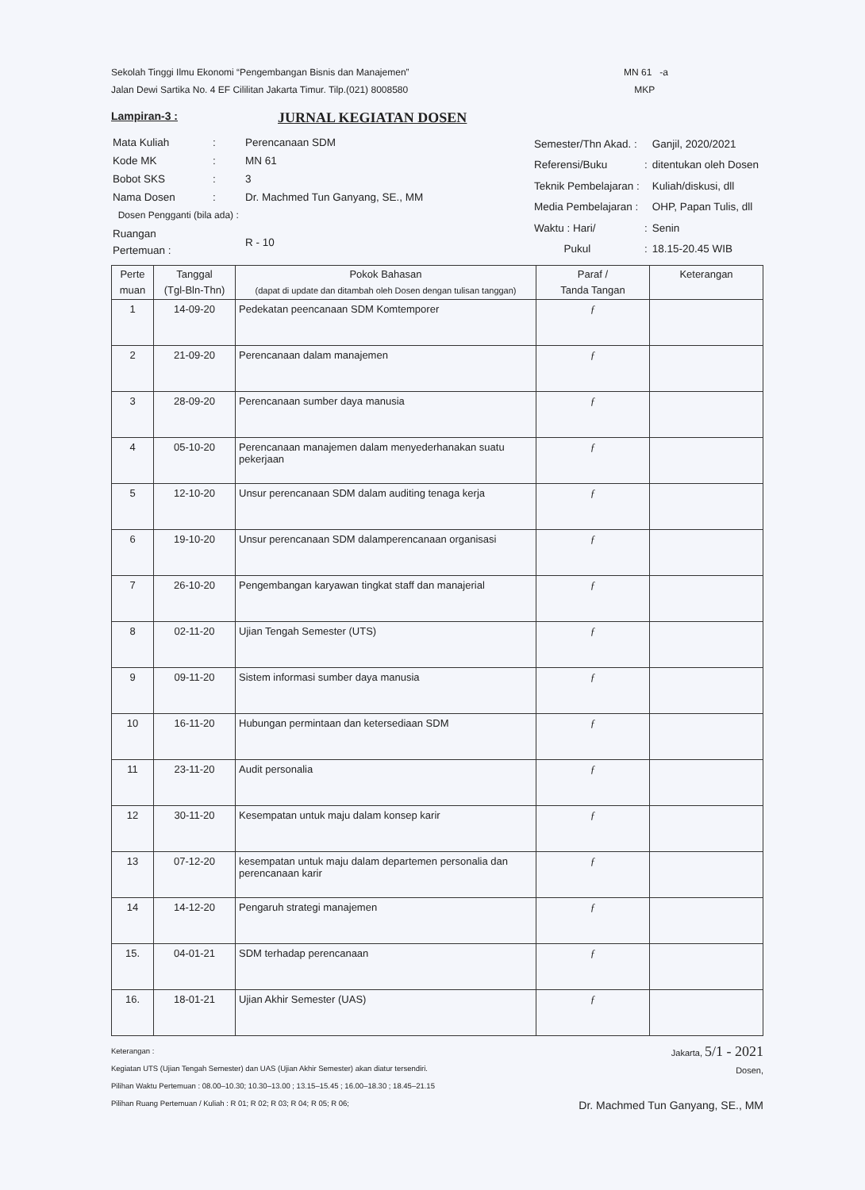Sekolah Tinggi Ilmu Ekonomi “Pengembangan Bisnis dan Manajemen”
Jalan Dewi Sartika No. 4 EF Cililitan Jakarta Timur. Tilp.(021) 8008580
MN 61 -a
MKP
Lampiran-3 :
JURNAL KEGIATAN DOSEN
| Mata Kuliah | : | Perencanaan SDM |
| Kode MK | : | MN 61 |
| Bobot SKS | : | 3 |
| Nama Dosen | : | Dr. Machmed Tun Ganyang, SE., MM |
| Dosen Pengganti (bila ada) : | | |
| Ruangan Pertemuan : | | R - 10 |
| Semester/Thn Akad. : | | Ganjil, 2020/2021 |
| Referensi/Buku | : | ditentukan oleh Dosen |
| Teknik Pembelajaran : | | Kuliah/diskusi, dll |
| Media Pembelajaran : | | OHP, Papan Tulis, dll |
| Waktu : Hari/ | : | Senin |
| Pukul | : | 18.15-20.45 WIB |
| Perte muan | Tanggal (Tgl-Bln-Thn) | Pokok Bahasan (dapat di update dan ditambah oleh Dosen dengan tulisan tanggan) | Paraf / Tanda Tangan | Keterangan |
| --- | --- | --- | --- | --- |
| 1 | 14-09-20 | Pedekatan peencanaan SDM Komtemporer | ƒ | |
| 2 | 21-09-20 | Perencanaan dalam manajemen | ƒ | |
| 3 | 28-09-20 | Perencanaan sumber daya manusia | ƒ | |
| 4 | 05-10-20 | Perencanaan manajemen dalam menyederhanakan suatu pekerjaan | ƒ | |
| 5 | 12-10-20 | Unsur perencanaan SDM dalam auditing tenaga kerja | ƒ | |
| 6 | 19-10-20 | Unsur perencanaan SDM dalamperencanaan organisasi | ƒ | |
| 7 | 26-10-20 | Pengembangan karyawan tingkat staff dan manajerial | ƒ | |
| 8 | 02-11-20 | Ujian Tengah Semester (UTS) | ƒ | |
| 9 | 09-11-20 | Sistem informasi sumber daya manusia | ƒ | |
| 10 | 16-11-20 | Hubungan permintaan dan ketersediaan SDM | ƒ | |
| 11 | 23-11-20 | Audit personalia | ƒ | |
| 12 | 30-11-20 | Kesempatan untuk maju dalam konsep karir | ƒ | |
| 13 | 07-12-20 | kesempatan untuk maju dalam departemen personalia dan perencanaan karir | ƒ | |
| 14 | 14-12-20 | Pengaruh strategi manajemen | ƒ | |
| 15. | 04-01-21 | SDM terhadap perencanaan | ƒ | |
| 16. | 18-01-21 | Ujian Akhir Semester (UAS) | ƒ | |
Keterangan :
Kegiatan UTS (Ujian Tengah Semester) dan UAS (Ujian Akhir Semester) akan diatur tersendiri.
Pilihan Waktu Pertemuan : 08.00–10.30; 10.30–13.00 ; 13.15–15.45 ; 16.00–18.30 ; 18.45–21.15
Pilihan Ruang Pertemuan / Kuliah : R 01; R 02; R 03; R 04; R 05; R 06;
Jakarta, 5/1 - 2021
Dosen,
Dr. Machmed Tun Ganyang, SE., MM